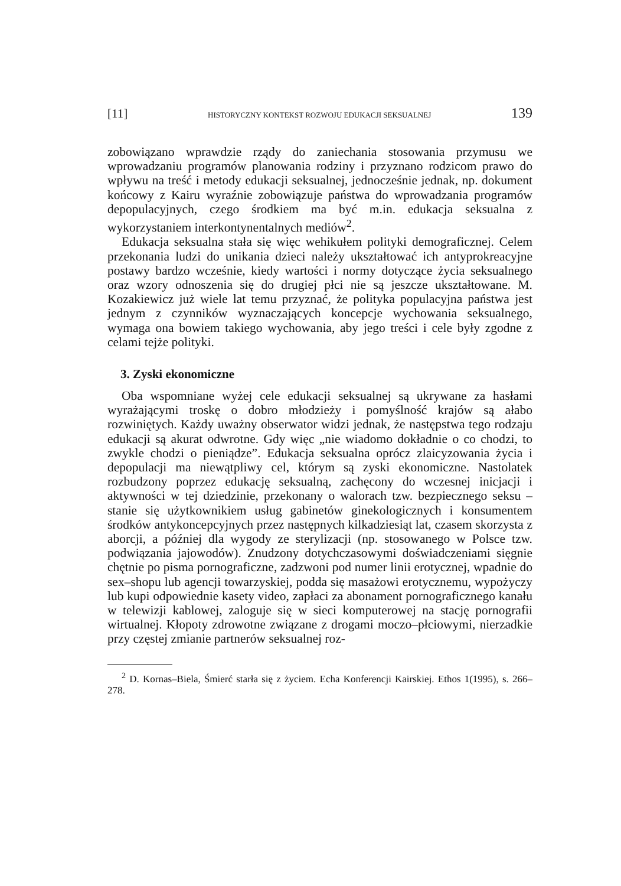[11] HISTORYCZNY KONTEKST ROZWOJU EDUKACJI SEKSUALNEJ 139
zobowiązano wprawdzie rządy do zaniechania stosowania przymusu we wprowadzaniu programów planowania rodziny i przyznano rodzicom prawo do wpływu na treść i metody edukacji seksualnej, jednocześnie jednak, np. dokument końcowy z Kairu wyraźnie zobowiązuje państwa do wprowadzania programów depopulacyjnych, czego środkiem ma być m.in. edukacja seksualna z wykorzystaniem interkontynentalnych mediów<sup>2</sup>.
Edukacja seksualna stała się więc wehikułem polityki demograficznej. Celem przekonania ludzi do unikania dzieci należy ukształtować ich antyprokreacyjne postawy bardzo wcześnie, kiedy wartości i normy dotyczące życia seksualnego oraz wzory odnoszenia się do drugiej płci nie są jeszcze ukształtowane. M. Kozakiewicz już wiele lat temu przyznać, że polityka populacyjna państwa jest jednym z czynników wyznaczających koncepcje wychowania seksualnego, wymaga ona bowiem takiego wychowania, aby jego treści i cele były zgodne z celami tejże polityki.
3. Zyski ekonomiczne
Oba wspomniane wyżej cele edukacji seksualnej są ukrywane za hasłami wyrażającymi troskę o dobro młodzieży i pomyślność krajów są ałabo rozwiniętych. Każdy uważny obserwator widzi jednak, że następstwa tego rodzaju edukacji są akurat odwrotne. Gdy więc „nie wiadomo dokładnie o co chodzi, to zwykle chodzi o pieniądze”. Edukacja seksualna oprócz zlaicyzowania życia i depopulacji ma niewątpliwy cel, którym są zyski ekonomiczne. Nastolatek rozbudzony poprzez edukację seksualną, zachęcony do wczesnej inicjacji i aktywności w tej dziedzinie, przekonany o walorach tzw. bezpiecznego seksu – stanie się użytkownikiem usług gabinetów ginekologicznych i konsumentem środków antykoncepcyjnych przez następnych kilkadziesiąt lat, czasem skorzysta z aborcji, a później dla wygody ze sterylizacji (np. stosowanego w Polsce tzw. podwiązania jajowodów). Znudzony dotychczasowymi doświadczeniami sięgnie chętnie po pisma pornograficzne, zadzwoni pod numer linii erotycznej, wpadnie do sex–shopu lub agencji towarzyskiej, podda się masażowi erotycznemu, wypożyczy lub kupi odpowiednie kasety video, zapłaci za abonament pornograficznego kanału w telewizji kablowej, zaloguje się w sieci komputerowej na stację pornografii wirtualnej. Kłopoty zdrowotne związane z drogami moczo–płciowymi, nierzadkie przy częstej zmianie partnerów seksualnej roz-
<sup>2</sup> D. Kornas–Biela, Śmierć starła się z życiem. Echa Konferencji Kairskiej. Ethos 1(1995), s. 266–278.